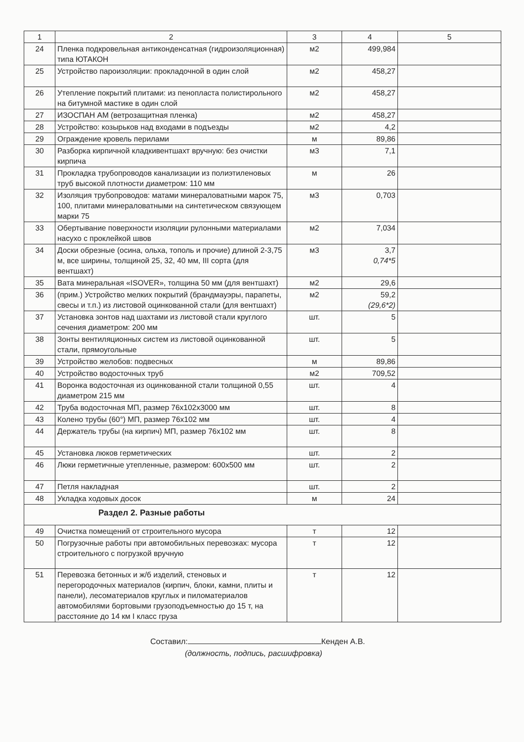| 1 | 2 | 3 | 4 | 5 |
| --- | --- | --- | --- | --- |
| 24 | Пленка подкровельная антиконденсатная (гидроизоляционная) типа ЮТАКОН | м2 | 499,984 | |
| 25 | Устройство пароизоляции: прокладочной в один слой | м2 | 458,27 | |
| 26 | Утепление покрытий плитами: из пенопласта полистирольного на битумной мастике в один слой | м2 | 458,27 | |
| 27 | ИЗОСПАН АМ (ветрозащитная пленка) | м2 | 458,27 | |
| 28 | Устройство: козырьков над входами в подъезды | м2 | 4,2 | |
| 29 | Ограждение кровель перилами | м | 89,86 | |
| 30 | Разборка кирпичной кладкивентшахт вручную: без очистки кирпича | м3 | 7,1 | |
| 31 | Прокладка трубопроводов канализации из полиэтиленовых труб высокой плотности диаметром: 110 мм | м | 26 | |
| 32 | Изоляция трубопроводов: матами минераловатными марок 75, 100, плитами минераловатными на синтетическом связующем марки 75 | м3 | 0,703 | |
| 33 | Обертывание поверхности изоляции рулонными материалами насухо с проклейкой швов | м2 | 7,034 | |
| 34 | Доски обрезные (осина, ольха, тополь и прочие) длиной 2-3,75 м, все ширины, толщиной 25, 32, 40 мм, III сорта (для вентшахт) | м3 | 3,7 0,74*5 | |
| 35 | Вата минеральная «ISOVER», толщина 50 мм (для вентшахт) | м2 | 29,6 | |
| 36 | (прим.) Устройство мелких покрытий (брандмауэры, парапеты, свесы и т.п.) из листовой оцинкованной стали (для вентшахт) | м2 | 59,2 (29,6*2) | |
| 37 | Установка зонтов над шахтами из листовой стали круглого сечения диаметром: 200 мм | шт. | 5 | |
| 38 | Зонты вентиляционных систем из листовой оцинкованной стали, прямоугольные | шт. | 5 | |
| 39 | Устройство желобов: подвесных | м | 89,86 | |
| 40 | Устройство водосточных труб | м2 | 709,52 | |
| 41 | Воронка водосточная из оцинкованной стали толщиной 0,55 диаметром 215 мм | шт. | 4 | |
| 42 | Труба водосточная МП, размер 76х102х3000 мм | шт. | 8 | |
| 43 | Колено трубы (60°) МП, размер 76х102 мм | шт. | 4 | |
| 44 | Держатель трубы (на кирпич) МП, размер 76х102 мм | шт. | 8 | |
| 45 | Установка люков герметических | шт. | 2 | |
| 46 | Люки герметичные утепленные, размером: 600х500 мм | шт. | 2 | |
| 47 | Петля накладная | шт. | 2 | |
| 48 | Укладка ходовых досок | м | 24 | |
| Раздел 2. Разные работы | | | | |
| 49 | Очистка помещений от строительного мусора | т | 12 | |
| 50 | Погрузочные работы при автомобильных перевозках: мусора строительного с погрузкой вручную | т | 12 | |
| 51 | Перевозка бетонных и ж/б изделий, стеновых и перегородочных материалов (кирпич, блоки, камни, плиты и панели), лесоматериалов круглых и пиломатериалов автомобилями бортовыми грузоподъемностью до 15 т, на расстояние до 14 км I класс груза | т | 12 | |
Составил: Кенден А.В.
(должность, подпись, расшифровка)